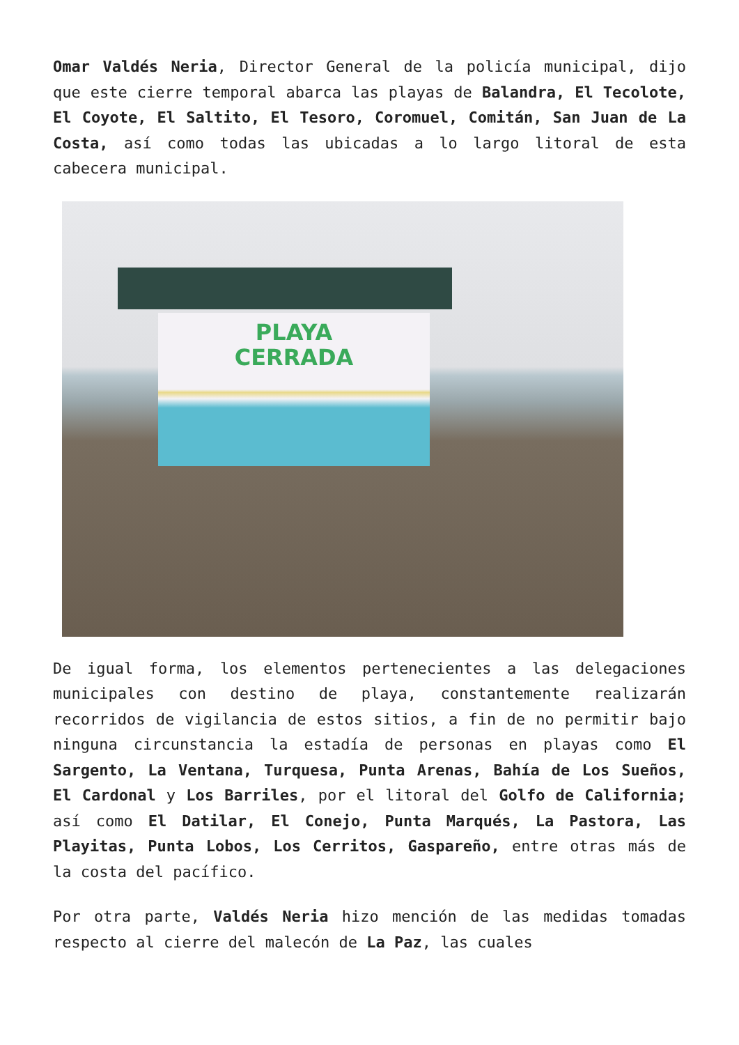Omar Valdés Neria, Director General de la policía municipal, dijo que este cierre temporal abarca las playas de Balandra, El Tecolote, El Coyote, El Saltito, El Tesoro, Coromuel, Comitán, San Juan de La Costa, así como todas las ubicadas a lo largo litoral de esta cabecera municipal.
PLAYA
CERRADA
De igual forma, los elementos pertenecientes a las delegaciones municipales con destino de playa, constantemente realizarán recorridos de vigilancia de estos sitios, a fin de no permitir bajo ninguna circunstancia la estadía de personas en playas como El Sargento, La Ventana, Turquesa, Punta Arenas, Bahía de Los Sueños, El Cardonal y Los Barriles, por el litoral del Golfo de California; así como El Datilar, El Conejo, Punta Marqués, La Pastora, Las Playitas, Punta Lobos, Los Cerritos, Gaspareño, entre otras más de la costa del pacífico.
Por otra parte, Valdés Neria hizo mención de las medidas tomadas respecto al cierre del malecón de La Paz, las cuales